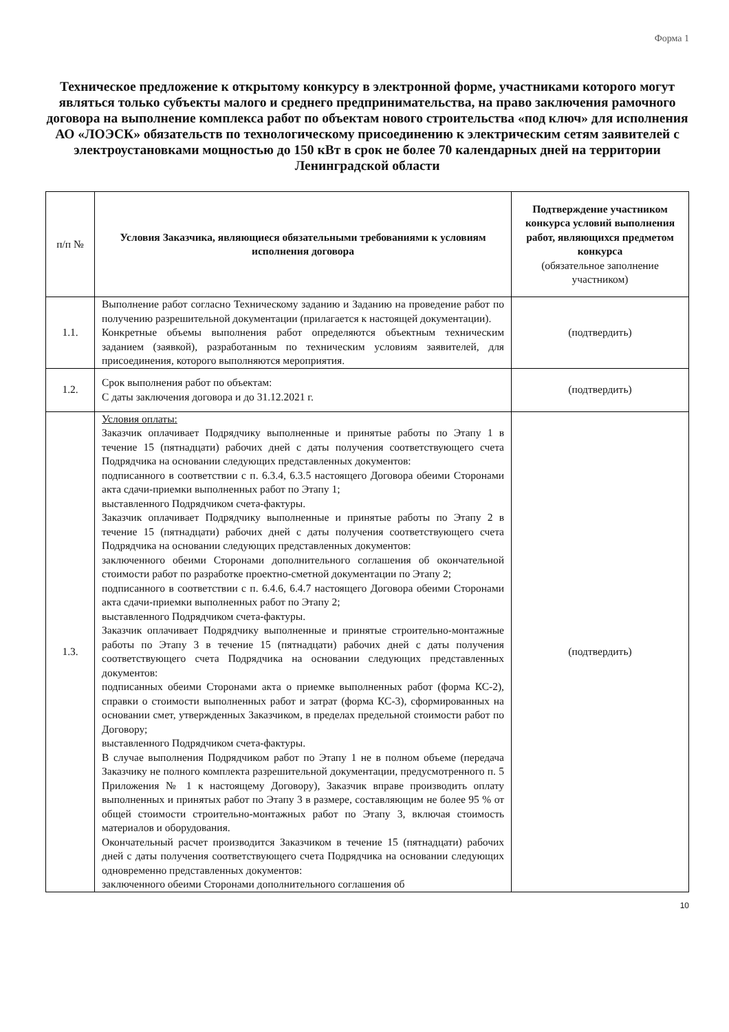Форма 1
Техническое предложение к открытому конкурсу в электронной форме, участниками которого могут являться только субъекты малого и среднего предпринимательства, на право заключения рамочного договора на выполнение комплекса работ по объектам нового строительства «под ключ» для исполнения АО «ЛОЭСК» обязательств по технологическому присоединению к электрическим сетям заявителей с электроустановками мощностью до 150 кВт в срок не более 70 календарных дней на территории Ленинградской области
| п/п № | Условия Заказчика, являющиеся обязательными требованиями к условиям исполнения договора | Подтверждение участником конкурса условий выполнения работ, являющихся предметом конкурса (обязательное заполнение участником) |
| --- | --- | --- |
| 1.1. | Выполнение работ согласно Техническому заданию и Заданию на проведение работ по получению разрешительной документации (прилагается к настоящей документации). Конкретные объемы выполнения работ определяются объектным техническим заданием (заявкой), разработанным по техническим условиям заявителей, для присоединения, которого выполняются мероприятия. | (подтвердить) |
| 1.2. | Срок выполнения работ по объектам: С даты заключения договора и до 31.12.2021 г. | (подтвердить) |
| 1.3. | Условия оплаты: Заказчик оплачивает Подрядчику выполненные и принятые работы по Этапу 1 в течение 15 (пятнадцати) рабочих дней с даты получения соответствующего счета Подрядчика на основании следующих представленных документов: подписанного в соответствии с п. 6.3.4, 6.3.5 настоящего Договора обеими Сторонами акта сдачи-приемки выполненных работ по Этапу 1; выставленного Подрядчиком счета-фактуры. Заказчик оплачивает Подрядчику выполненные и принятые работы по Этапу 2 в течение 15 (пятнадцати) рабочих дней с даты получения соответствующего счета Подрядчика на основании следующих представленных документов: заключенного обеими Сторонами дополнительного соглашения об окончательной стоимости работ по разработке проектно-сметной документации по Этапу 2; подписанного в соответствии с п. 6.4.6, 6.4.7 настоящего Договора обеими Сторонами акта сдачи-приемки выполненных работ по Этапу 2; выставленного Подрядчиком счета-фактуры. Заказчик оплачивает Подрядчику выполненные и принятые строительно-монтажные работы по Этапу 3 в течение 15 (пятнадцати) рабочих дней с даты получения соответствующего счета Подрядчика на основании следующих представленных документов: подписанных обеими Сторонами акта о приемке выполненных работ (форма КС-2), справки о стоимости выполненных работ и затрат (форма КС-3), сформированных на основании смет, утвержденных Заказчиком, в пределах предельной стоимости работ по Договору; выставленного Подрядчиком счета-фактуры. В случае выполнения Подрядчиком работ по Этапу 1 не в полном объеме (передача Заказчику не полного комплекта разрешительной документации, предусмотренного п. 5 Приложения № 1 к настоящему Договору), Заказчик вправе производить оплату выполненных и принятых работ по Этапу 3 в размере, составляющим не более 95 % от общей стоимости строительно-монтажных работ по Этапу 3, включая стоимость материалов и оборудования. Окончательный расчет производится Заказчиком в течение 15 (пятнадцати) рабочих дней с даты получения соответствующего счета Подрядчика на основании следующих одновременно представленных документов: заключенного обеими Сторонами дополнительного соглашения об | (подтвердить) |
10